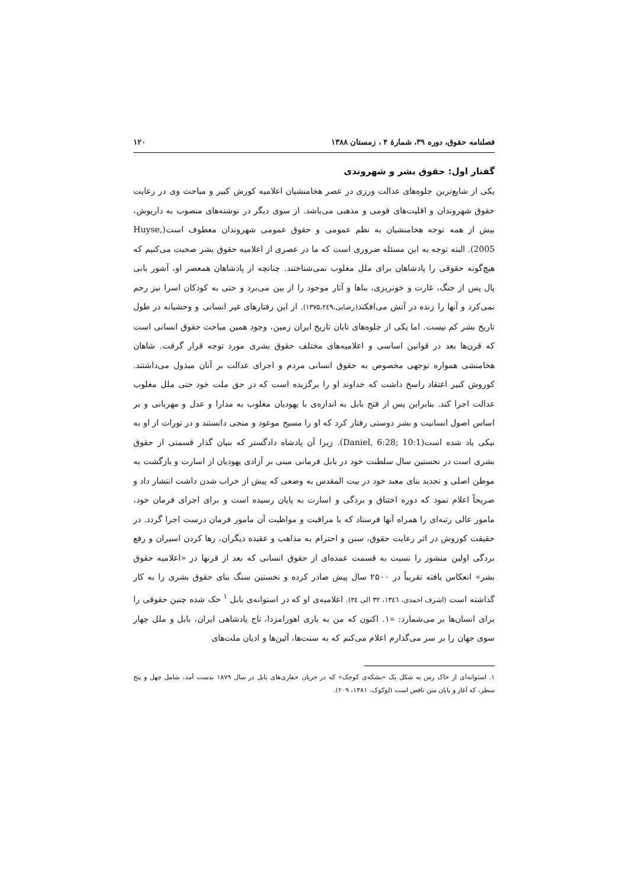فصلنامه حقوق، دوره ۳۹، شمارهٔ ۴ ، زمستان ۱۳۸۸ ۱۲۰
گفتار اول: حقوق بشر و شهروندی
یکی از شایع‌ترین جلوه‌های عدالت ورزی در عصر هخامنشیان اعلامیه کورش کبیر و مباحث وی در رعایت حقوق شهروندان و اقلیت‌های قومی و مذهبی می‌باشد. از سوی دیگر در نوشته‌های منصوب به داریوش، بیش از همه توجه هخامنشیان به نظم عمومی و حقوق عمومی شهروندان معطوف است(Huyse, 2005). البته توجه به این مسئله ضروری است که ما در عصری از اعلامیه حقوق بشر صحبت می‌کنیم که هیچ‌گونه حقوقی را پادشاهان برای ملل مغلوب نمی‌شناختند. چنانچه از پادشاهان همعصر او، آشور بانی پال پس از جنگ، غارت و خونریزی، بناها و آثار موجود را از بین می‌برد و حتی به کودکان اسرا نیز رحم نمی‌کرد و آنها را زنده در آتش می‌افکند(رضایی،۱۳۷۵،۲٤۹). از این رفتارهای غیر انسانی و وحشیانه در طول تاریخ بشر کم نیست. اما یکی از جلوه‌های تابان تاریخ ایران زمین، وجود همین مباحث حقوق انسانی است که قرن‌ها بعد در قوانین اساسی و اعلامیه‌های مختلف حقوق بشری مورد توجه قرار گرفت. شاهان هخامنشی همواره توجهی مخصوص به حقوق انسانی مردم و اجرای عدالت بر آنان مبذول می‌داشتند. کوروش کبیر اعتقاد راسخ داشت که خداوند او را برگزیده است که در حق ملت خود حتی ملل مغلوب عدالت اجرا کند. بنابراین پس از فتح بابل به اندازه‌ی با یهودیان مغلوب به مدارا و عدل و مهربانی و بر اساس اصول انسانیت و بشر دوستی رفتار کرد که او را مسیح موعود و منجی دانستند و در تورات از او به نیکی یاد شده است(Daniel, 6:28; 10:1). زیرا آن پادشاه دادگستر که بنیان گذار قسمتی از حقوق بشری است در نخستین سال سلطنت خود در بابل فرمانی مبنی بر آزادی یهودیان از اسارت و بازگشت به موطن اصلی و تجدید بنای معبد خود در بیت المقدس به وضعی که پیش از خراب شدن داشت انتشار داد و صریحاً اعلام نمود که دوره اختناق و بردگی و اسارت به پایان رسیده است و برای اجرای فرمان خود، مامور عالی رتبه‌ای را همراه آنها فرستاد که با مراقبت و مواظبت آن مامور فرمان درست اجرا گردد. در حقیقت کوروش در اثر رعایت حقوق، سنن و احترام به مذاهب و عقیده دیگران، رها کردن اسیران و رفع بردگی اولین منشور را نسبت به قسمت عمده‌ای از حقوق انسانی که بعد از قرنها در «اعلامیه حقوق بشر» انعکاس یافته تقریباً در ۲۵۰۰ سال پیش صادر کرده و نخستین سنگ بنای حقوق بشری را به کار گذاشته است (اشرف احمدی، ۱۳٤٦، ۳۲ الی ۳٤). اعلامیه‌ی او که در استوانه‌ی بابل <sup>۱</sup> حک شده چنین حقوقی را برای انسان‌ها بر می‌شمارد: «۱. اکنون که من به یاری اهورامزدا، تاج پادشاهی ایران، بابل و ملل چهار سوی جهان را بر سر می‌گذارم اعلام می‌کنم که به سنت‌ها، آئین‌ها و ادیان ملت‌های
۱. استوانه‌ای از خاک رس به شکل یک «بشکه‌ی کوچک» که در جریان حفاری‌های بابل در سال ۱۸۷۹ بدست آمد، شامل چهل و پنج سطر، که آغاز و پایان متن ناقص است (لوکوک، ۱۳۸۱، ۲۰۹).